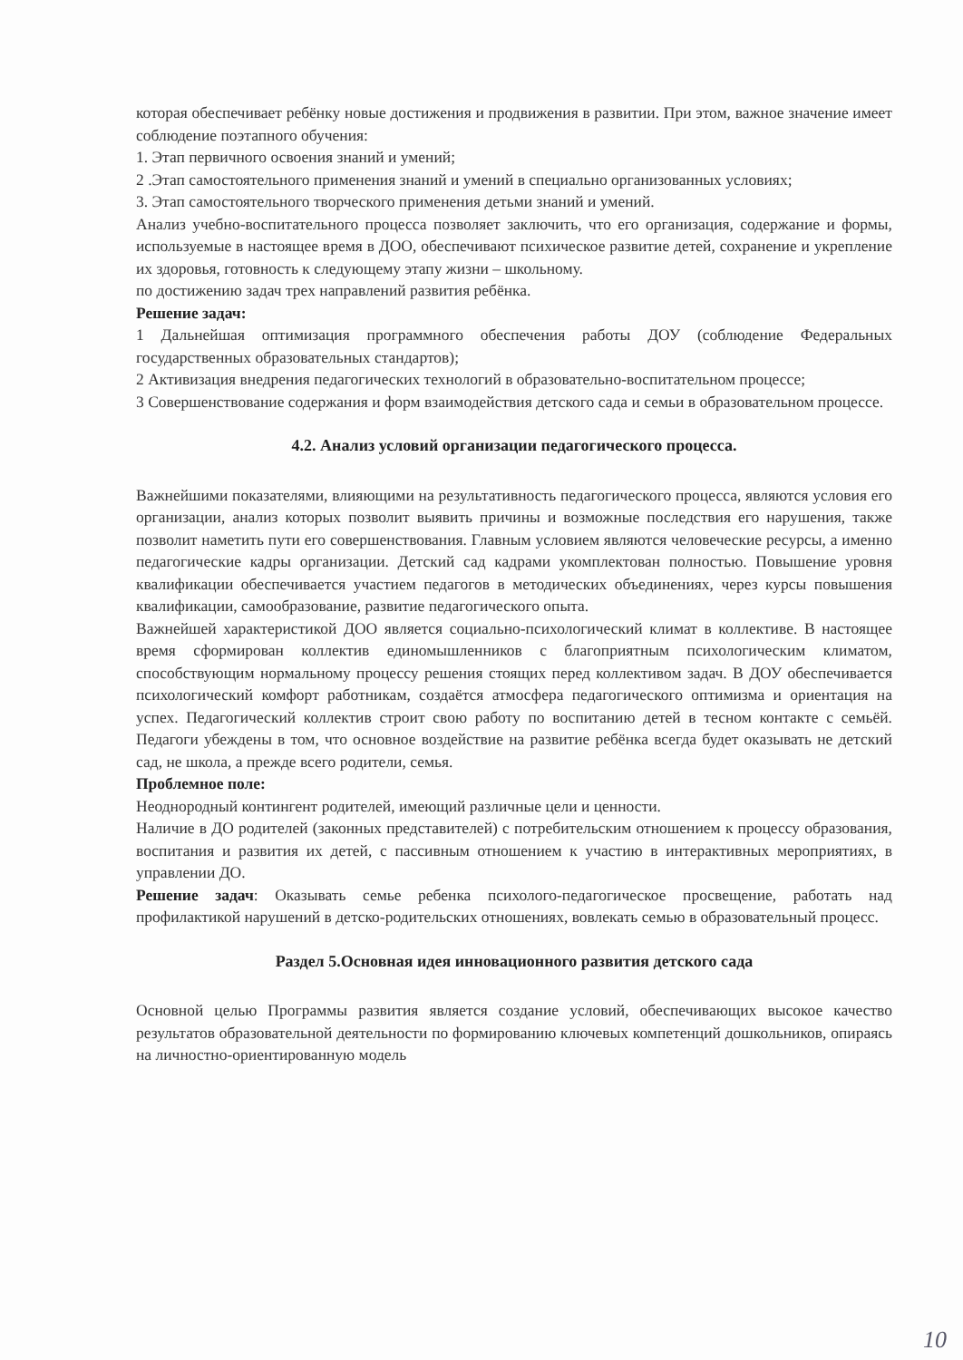которая обеспечивает ребёнку новые достижения и продвижения в развитии. При этом, важное значение имеет соблюдение поэтапного обучения:
1. Этап первичного освоения знаний и умений;
2 .Этап самостоятельного применения знаний и умений в специально организованных условиях;
3. Этап самостоятельного творческого применения детьми знаний и умений.
Анализ учебно-воспитательного процесса позволяет заключить, что его организация, содержание и формы, используемые в настоящее время в ДОО, обеспечивают психическое развитие детей, сохранение и укрепление их здоровья, готовность к следующему этапу жизни – школьному.
по достижению задач трех направлений развития ребёнка.
Решение задач:
1 Дальнейшая оптимизация программного обеспечения работы ДОУ (соблюдение Федеральных государственных образовательных стандартов);
2 Активизация внедрения педагогических технологий в образовательно-воспитательном процессе;
3 Совершенствование содержания и форм взаимодействия детского сада и семьи в образовательном процессе.
4.2. Анализ условий организации педагогического процесса.
Важнейшими показателями, влияющими на результативность педагогического процесса, являются условия его организации, анализ которых позволит выявить причины и возможные последствия его нарушения, также позволит наметить пути его совершенствования. Главным условием являются человеческие ресурсы, а именно педагогические кадры организации. Детский сад кадрами укомплектован полностью. Повышение уровня квалификации обеспечивается участием педагогов в методических объединениях, через курсы повышения квалификации, самообразование, развитие педагогического опыта.
Важнейшей характеристикой ДОО является социально-психологический климат в коллективе. В настоящее время сформирован коллектив единомышленников с благоприятным психологическим климатом, способствующим нормальному процессу решения стоящих перед коллективом задач. В ДОУ обеспечивается психологический комфорт работникам, создаётся атмосфера педагогического оптимизма и ориентация на успех. Педагогический коллектив строит свою работу по воспитанию детей в тесном контакте с семьёй. Педагоги убеждены в том, что основное воздействие на развитие ребёнка всегда будет оказывать не детский сад, не школа, а прежде всего родители, семья.
Проблемное поле:
Неоднородный контингент родителей, имеющий различные цели и ценности.
Наличие в ДО родителей (законных представителей) с потребительским отношением к процессу образования, воспитания и развития их детей, с пассивным отношением к участию в интерактивных мероприятиях, в управлении ДО.
Решение задач: Оказывать семье ребенка психолого-педагогическое просвещение, работать над профилактикой нарушений в детско-родительских отношениях, вовлекать семью в образовательный процесс.
Раздел 5.Основная идея инновационного развития детского сада
Основной целью Программы развития является создание условий, обеспечивающих высокое качество результатов образовательной деятельности по формированию ключевых компетенций дошкольников, опираясь на личностно-ориентированную модель
10